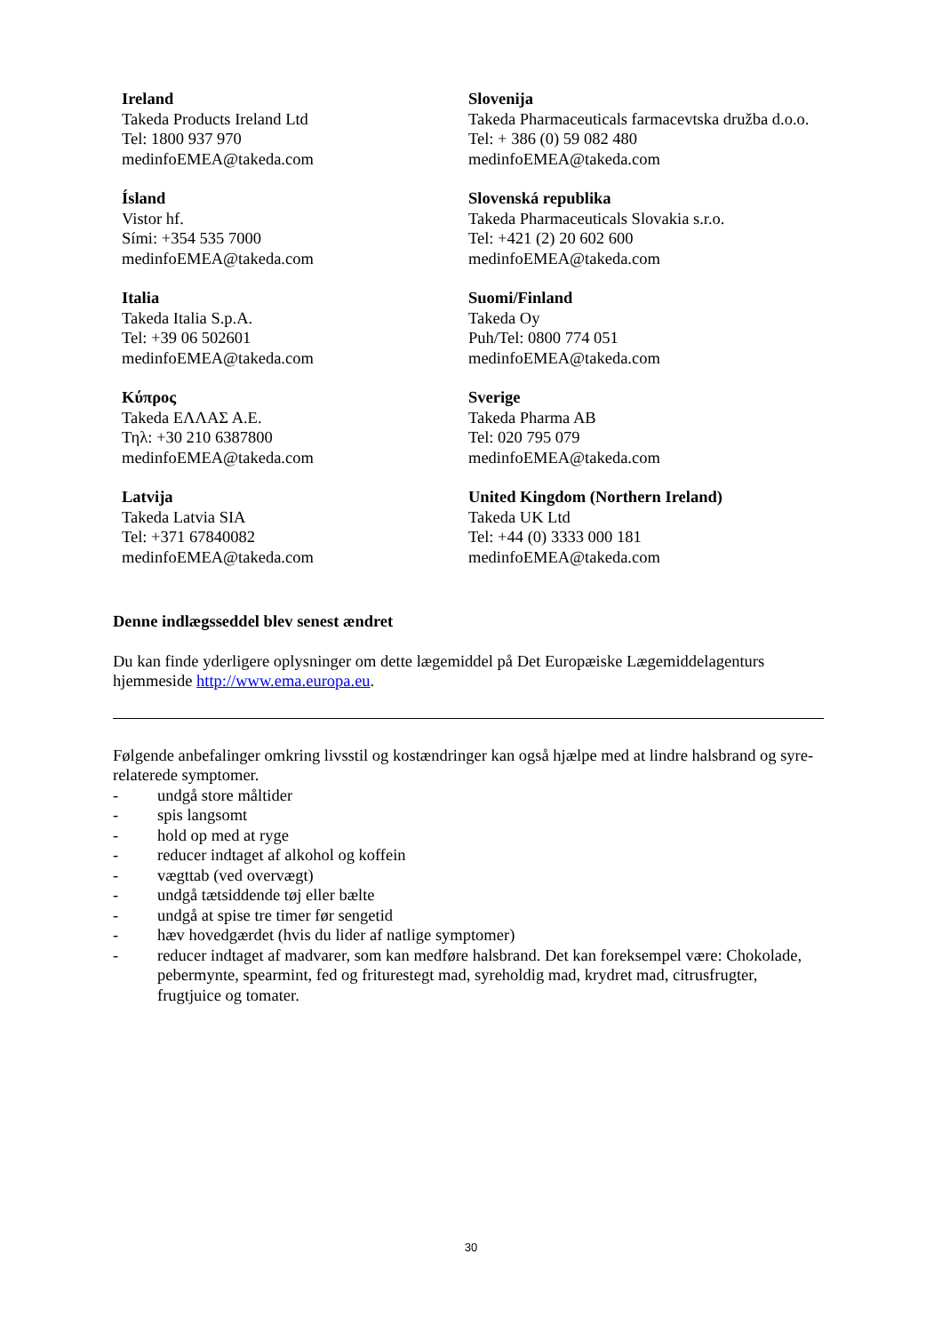| Ireland Takeda Products Ireland Ltd Tel: 1800 937 970 medinfoEMEA@takeda.com | Slovenija Takeda Pharmaceuticals farmacevtska družba d.o.o. Tel: + 386 (0) 59 082 480 medinfoEMEA@takeda.com |
| Ísland Vistor hf. Sími: +354 535 7000 medinfoEMEA@takeda.com | Slovenská republika Takeda Pharmaceuticals Slovakia s.r.o. Tel: +421 (2) 20 602 600 medinfoEMEA@takeda.com |
| Italia Takeda Italia S.p.A. Tel: +39 06 502601 medinfoEMEA@takeda.com | Suomi/Finland Takeda Oy Puh/Tel: 0800 774 051 medinfoEMEA@takeda.com |
| Κύπρος Takeda ΕΛΛΑΣ Α.Ε. Τηλ: +30 210 6387800 medinfoEMEA@takeda.com | Sverige Takeda Pharma AB Tel: 020 795 079 medinfoEMEA@takeda.com |
| Latvija Takeda Latvia SIA Tel: +371 67840082 medinfoEMEA@takeda.com | United Kingdom (Northern Ireland) Takeda UK Ltd Tel: +44 (0) 3333 000 181 medinfoEMEA@takeda.com |
Denne indlægsseddel blev senest ændret
Du kan finde yderligere oplysninger om dette lægemiddel på Det Europæiske Lægemiddelagenturs hjemmeside http://www.ema.europa.eu.
Følgende anbefalinger omkring livsstil og kostændringer kan også hjælpe med at lindre halsbrand og syre-relaterede symptomer.
- undgå store måltider
- spis langsomt
- hold op med at ryge
- reducer indtaget af alkohol og koffein
- vægttab (ved overvægt)
- undgå tætsiddende tøj eller bælte
- undgå at spise tre timer før sengetid
- hæv hovedgærdet (hvis du lider af natlige symptomer)
- reducer indtaget af madvarer, som kan medføre halsbrand. Det kan foreksempel være: Chokolade, pebermynte, spearmint, fed og friturestegt mad, syreholdig mad, krydret mad, citrusfrugter, frugtjuice og tomater.
30